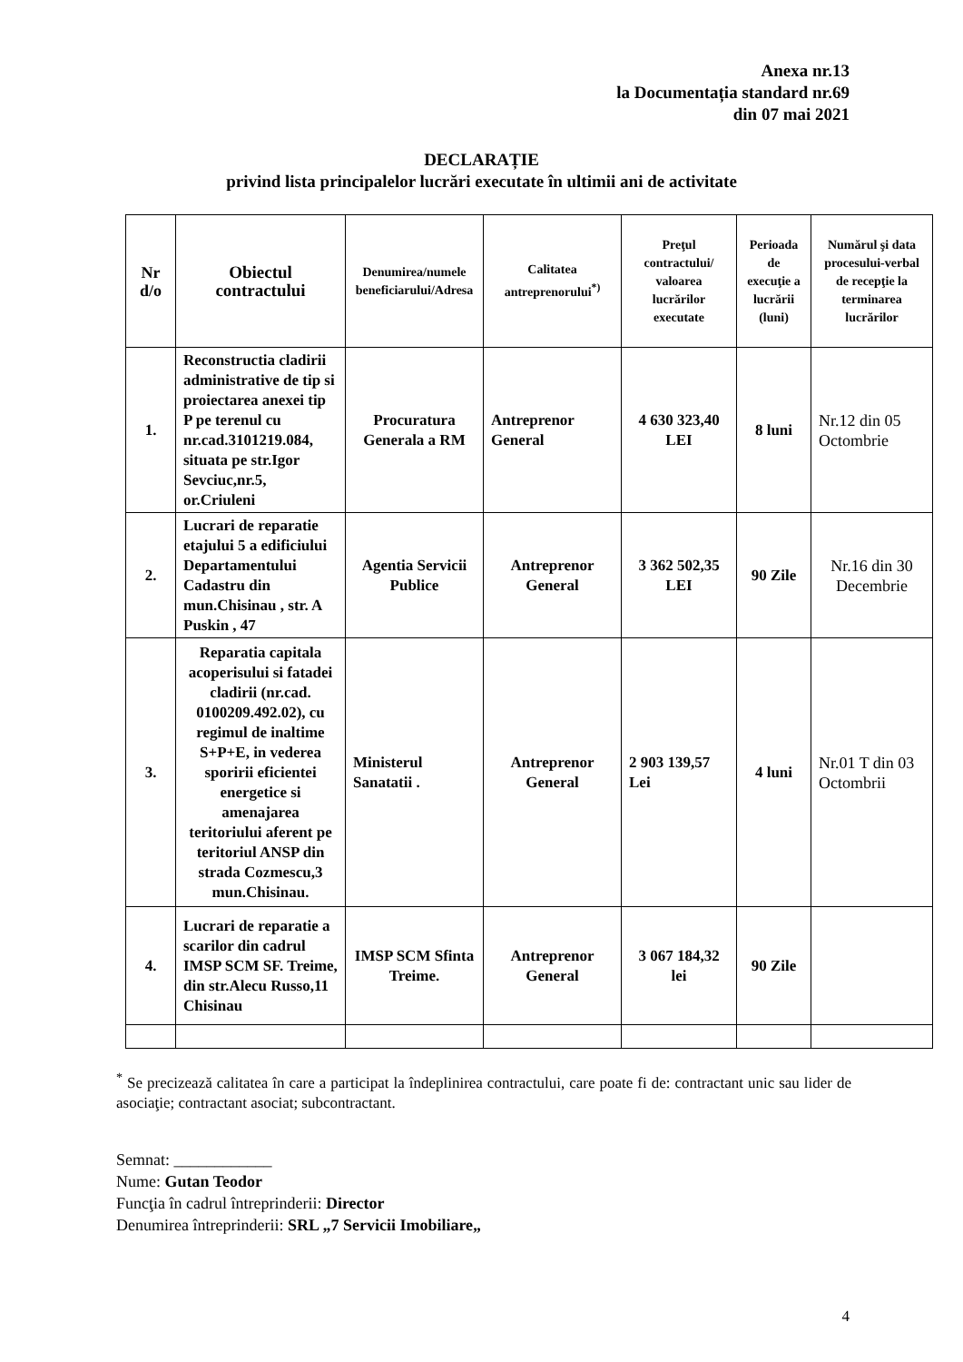Anexa nr.13
la Documentația standard nr.69
din 07 mai 2021
DECLARAȚIE
privind lista principalelor lucrări executate în ultimii ani de activitate
| Nr d/o | Obiectul contractului | Denumirea/numele beneficiarului/Adresa | Calitatea antreprenorului<sup>*)</sup> | Preţul contractului/ valoarea lucrărilor executate | Perioada de execuţie a lucrării (luni) | Numărul şi data procesului-verbal de recepţie la terminarea lucrărilor |
| --- | --- | --- | --- | --- | --- | --- |
| 1. | Reconstructia cladirii administrative de tip si proiectarea anexei tip P pe terenul cu nr.cad.3101219.084, situata pe str.Igor Sevciuc,nr.5, or.Criuleni | Procuratura Generala a RM | Antreprenor General | 4 630 323,40 LEI | 8 luni | Nr.12 din 05 Octombrie |
| 2. | Lucrari de reparatie etajului 5 a edificiului Departamentului Cadastru din mun.Chisinau , str. A Puskin , 47 | Agentia Servicii Publice | Antreprenor General | 3 362 502,35 LEI | 90 Zile | Nr.16 din 30 Decembrie |
| 3. | Reparatia capitala acoperisului si fatadei cladirii (nr.cad. 0100209.492.02), cu regimul de inaltime S+P+E, in vederea sporirii eficientei energetice si amenajarea teritoriului aferent pe teritoriul ANSP din strada Cozmescu,3 mun.Chisinau. | Ministerul Sanatatii . | Antreprenor General | 2 903 139,57 Lei | 4 luni | Nr.01 T din 03 Octombrii |
| 4. | Lucrari de reparatie a scarilor din cadrul IMSP SCM SF. Treime, din str.Alecu Russo,11 Chisinau | IMSP SCM Sfinta Treime. | Antreprenor General | 3 067 184,32 lei | 90 Zile | |
<sup>*</sup> Se precizează calitatea în care a participat la îndeplinirea contractului, care poate fi de: contractant unic sau lider de asociaţie; contractant asociat; subcontractant.
Semnat: ____________
Nume: Gutan Teodor
Funcţia în cadrul întreprinderii: Director
Denumirea întreprinderii: SRL „7 Servicii Imobiliare„
4